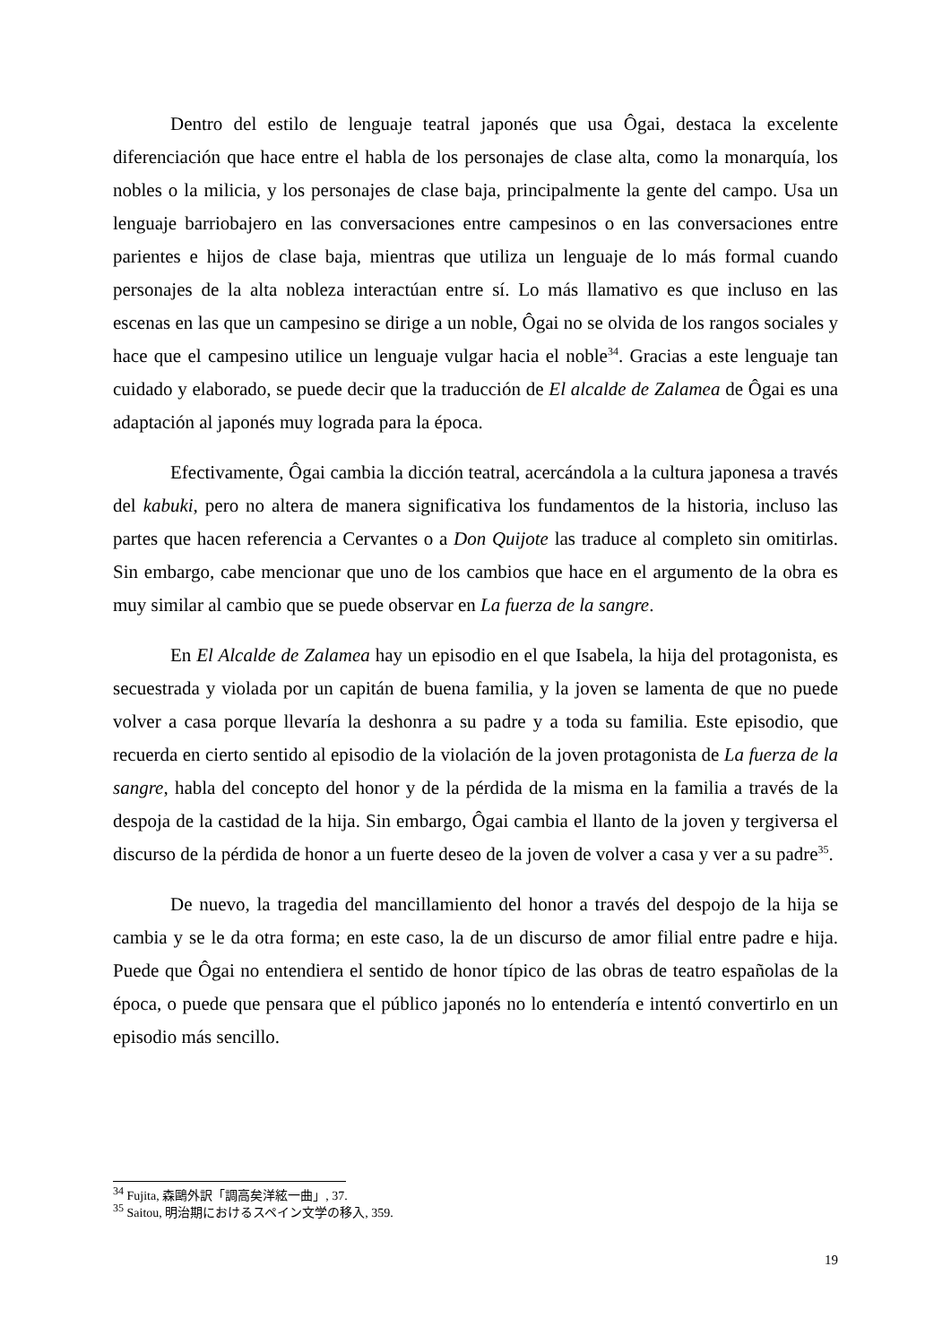Dentro del estilo de lenguaje teatral japonés que usa Ôgai, destaca la excelente diferenciación que hace entre el habla de los personajes de clase alta, como la monarquía, los nobles o la milicia, y los personajes de clase baja, principalmente la gente del campo. Usa un lenguaje barriobajero en las conversaciones entre campesinos o en las conversaciones entre parientes e hijos de clase baja, mientras que utiliza un lenguaje de lo más formal cuando personajes de la alta nobleza interactúan entre sí. Lo más llamativo es que incluso en las escenas en las que un campesino se dirige a un noble, Ôgai no se olvida de los rangos sociales y hace que el campesino utilice un lenguaje vulgar hacia el noble<sup>34</sup>. Gracias a este lenguaje tan cuidado y elaborado, se puede decir que la traducción de El alcalde de Zalamea de Ôgai es una adaptación al japonés muy lograda para la época.
Efectivamente, Ôgai cambia la dicción teatral, acercándola a la cultura japonesa a través del kabuki, pero no altera de manera significativa los fundamentos de la historia, incluso las partes que hacen referencia a Cervantes o a Don Quijote las traduce al completo sin omitirlas. Sin embargo, cabe mencionar que uno de los cambios que hace en el argumento de la obra es muy similar al cambio que se puede observar en La fuerza de la sangre.
En El Alcalde de Zalamea hay un episodio en el que Isabela, la hija del protagonista, es secuestrada y violada por un capitán de buena familia, y la joven se lamenta de que no puede volver a casa porque llevaría la deshonra a su padre y a toda su familia. Este episodio, que recuerda en cierto sentido al episodio de la violación de la joven protagonista de La fuerza de la sangre, habla del concepto del honor y de la pérdida de la misma en la familia a través de la despoja de la castidad de la hija. Sin embargo, Ôgai cambia el llanto de la joven y tergiversa el discurso de la pérdida de honor a un fuerte deseo de la joven de volver a casa y ver a su padre<sup>35</sup>.
De nuevo, la tragedia del mancillamiento del honor a través del despojo de la hija se cambia y se le da otra forma; en este caso, la de un discurso de amor filial entre padre e hija. Puede que Ôgai no entendiera el sentido de honor típico de las obras de teatro españolas de la época, o puede que pensara que el público japonés no lo entendería e intentó convertirlo en un episodio más sencillo.
<sup>34</sup> Fujita, 森鷗外訳「調高矣洋絃一曲」, 37.
<sup>35</sup> Saitou, 明治期におけるスペイン文学の移入, 359.
19